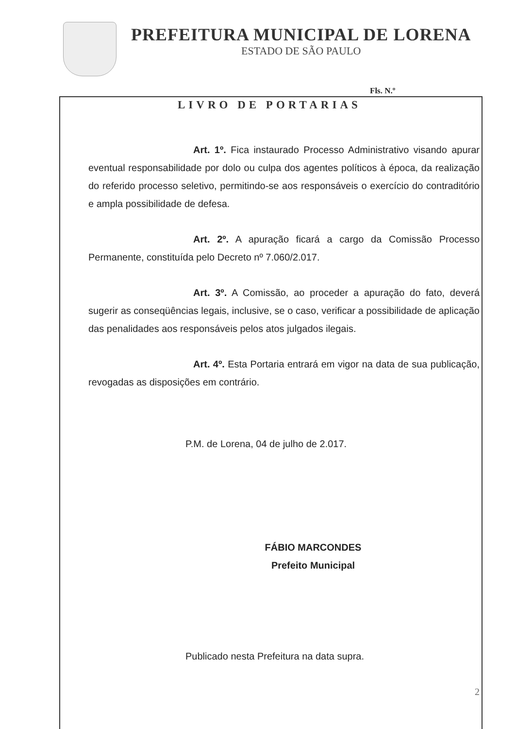PREFEITURA MUNICIPAL DE LORENA
ESTADO DE SÃO PAULO
Fls. N.º
LIVRO DE PORTARIAS
Art. 1º. Fica instaurado Processo Administrativo visando apurar eventual responsabilidade por dolo ou culpa dos agentes políticos à época, da realização do referido processo seletivo, permitindo-se aos responsáveis o exercício do contraditório e ampla possibilidade de defesa.
Art. 2º. A apuração ficará a cargo da Comissão Processo Permanente, constituída pelo Decreto nº 7.060/2.017.
Art. 3º. A Comissão, ao proceder a apuração do fato, deverá sugerir as conseqüências legais, inclusive, se o caso, verificar a possibilidade de aplicação das penalidades aos responsáveis pelos atos julgados ilegais.
Art. 4º. Esta Portaria entrará em vigor na data de sua publicação, revogadas as disposições em contrário.
P.M. de Lorena, 04 de julho de 2.017.
FÁBIO MARCONDES
Prefeito Municipal
Publicado nesta Prefeitura na data supra.
2